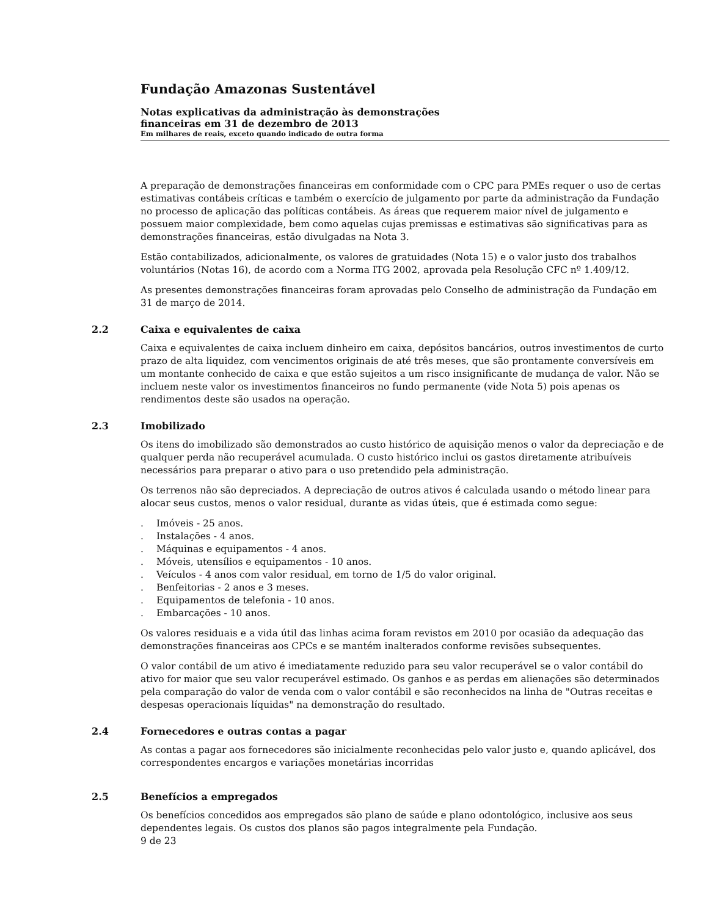Fundação Amazonas Sustentável
Notas explicativas da administração às demonstrações
financeiras em 31 de dezembro de 2013
Em milhares de reais, exceto quando indicado de outra forma
A preparação de demonstrações financeiras em conformidade com o CPC para PMEs requer o uso de certas estimativas contábeis críticas e também o exercício de julgamento por parte da administração da Fundação no processo de aplicação das políticas contábeis. As áreas que requerem maior nível de julgamento e possuem maior complexidade, bem como aquelas cujas premissas e estimativas são significativas para as demonstrações financeiras, estão divulgadas na Nota 3.
Estão contabilizados, adicionalmente, os valores de gratuidades (Nota 15) e o valor justo dos trabalhos voluntários (Notas 16), de acordo com a Norma ITG 2002, aprovada pela Resolução CFC nº 1.409/12.
As presentes demonstrações financeiras foram aprovadas pelo Conselho de administração da Fundação em 31 de março de 2014.
2.2 Caixa e equivalentes de caixa
Caixa e equivalentes de caixa incluem dinheiro em caixa, depósitos bancários, outros investimentos de curto prazo de alta liquidez, com vencimentos originais de até três meses, que são prontamente conversíveis em um montante conhecido de caixa e que estão sujeitos a um risco insignificante de mudança de valor. Não se incluem neste valor os investimentos financeiros no fundo permanente (vide Nota 5) pois apenas os rendimentos deste são usados na operação.
2.3 Imobilizado
Os itens do imobilizado são demonstrados ao custo histórico de aquisição menos o valor da depreciação e de qualquer perda não recuperável acumulada. O custo histórico inclui os gastos diretamente atribuíveis necessários para preparar o ativo para o uso pretendido pela administração.
Os terrenos não são depreciados. A depreciação de outros ativos é calculada usando o método linear para alocar seus custos, menos o valor residual, durante as vidas úteis, que é estimada como segue:
. Imóveis - 25 anos.
. Instalações - 4 anos.
. Máquinas e equipamentos - 4 anos.
. Móveis, utensílios e equipamentos - 10 anos.
. Veículos - 4 anos com valor residual, em torno de 1/5 do valor original.
. Benfeitorias - 2 anos e 3 meses.
. Equipamentos de telefonia - 10 anos.
. Embarcações - 10 anos.
Os valores residuais e a vida útil das linhas acima foram revistos em 2010 por ocasião da adequação das demonstrações financeiras aos CPCs e se mantém inalterados conforme revisões subsequentes.
O valor contábil de um ativo é imediatamente reduzido para seu valor recuperável se o valor contábil do ativo for maior que seu valor recuperável estimado. Os ganhos e as perdas em alienações são determinados pela comparação do valor de venda com o valor contábil e são reconhecidos na linha de "Outras receitas e despesas operacionais líquidas" na demonstração do resultado.
2.4 Fornecedores e outras contas a pagar
As contas a pagar aos fornecedores são inicialmente reconhecidas pelo valor justo e, quando aplicável, dos correspondentes encargos e variações monetárias incorridas
2.5 Benefícios a empregados
Os benefícios concedidos aos empregados são plano de saúde e plano odontológico, inclusive aos seus dependentes legais. Os custos dos planos são pagos integralmente pela Fundação.
9 de 23